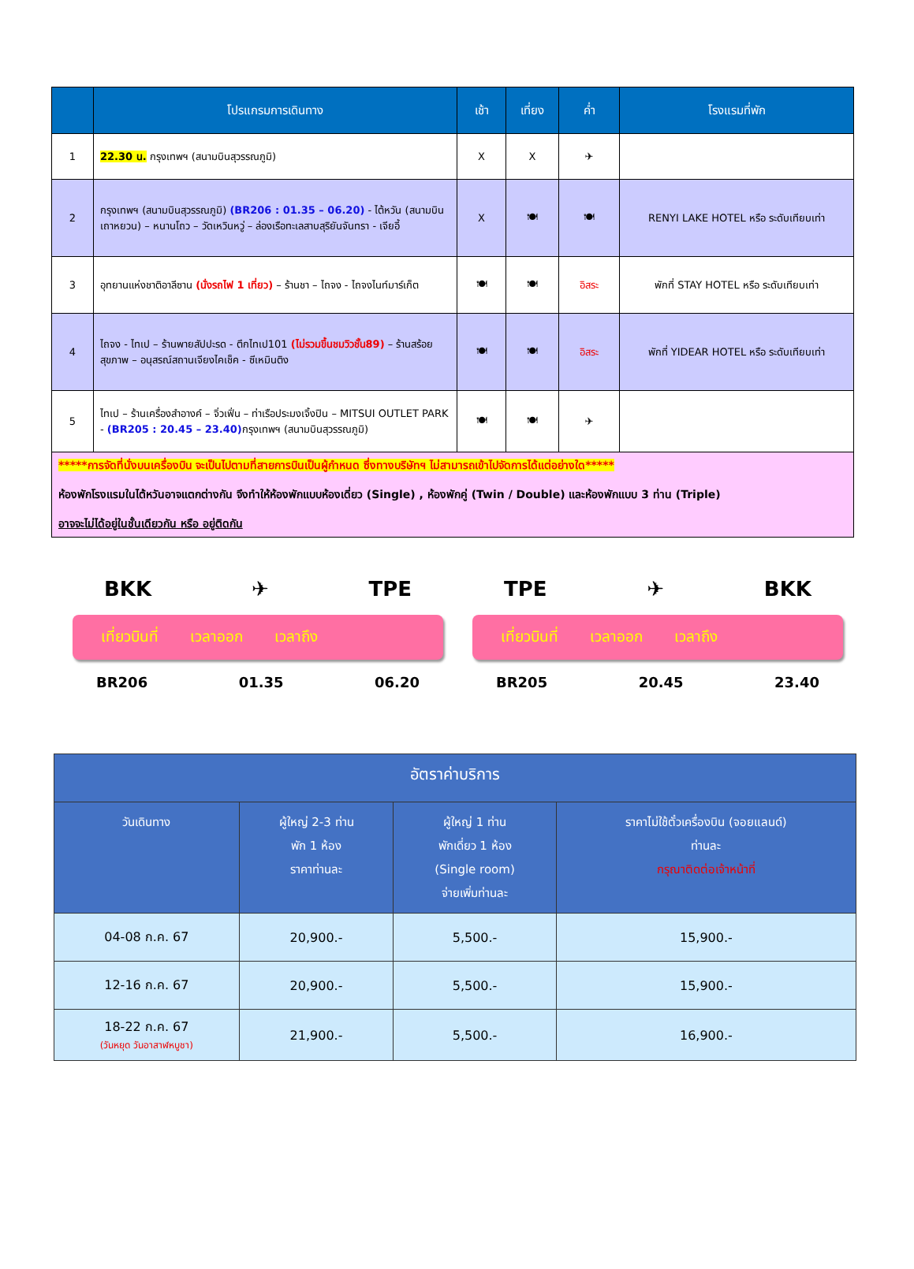| | โปรแกรมการเดินทาง | เช้า | เที่ยง | ค่ำ | โรงแรมที่พัก |
| --- | --- | --- | --- | --- | --- |
| 1 | 22.30 น. กรุงเทพฯ (สนามบินสุวรรณภูมิ) | X | X | ✈ | |
| 2 | กรุงเทพฯ (สนามบินสุวรรณภูมิ) (BR206 : 01.35 – 06.20) - ไต้หวัน (สนามบินเถาหยวน) – หนานโถว – วัดเหวินหวู่ – ล่องเรือทะเลสาบสุริยันจันทรา - เจียอี้ | X | 🍽 | 🍽 | RENYI LAKE HOTEL หรือ ระดับเทียบเท่า |
| 3 | อุทยานแห่งชาติอาลีซาน (นั่งรถไฟ 1 เที่ยว) – ร้านชา – ไถจง - ไถจงไนท์มาร์เก็ต | 🍽 | 🍽 | อิสระ | พักที่ STAY HOTEL หรือ ระดับเทียบเท่า |
| 4 | ไถจง - ไทเป – ร้านพายสัปปะรด - ตึกไทเป101 (ไม่รวมขึ้นชมวิวชั้น89) – ร้านสร้อยสุขภาพ – อนุสรณ์สถานเจียงไคเช็ค - ซีเหมินติง | 🍽 | 🍽 | อิสระ | พักที่ YIDEAR HOTEL หรือ ระดับเทียบเท่า |
| 5 | ไทเป – ร้านเครื่องสำอางค์ – จิ่วเฟิ่น – ท่าเรือประมงเจิ้งปิน – MITSUI OUTLET PARK - (BR205 : 20.45 – 23.40) กรุงเทพฯ (สนามบินสุวรรณภูมิ) | 🍽 | 🍽 | ✈ | |
| *****การจัดที่นั่งบนเครื่องบิน จะเป็นไปตามที่สายการบินเป็นผู้กำหนด ซึ่งทางบริษัทฯ ไม่สามารถเข้าไปจัดการได้แต่อย่างใด***** ห้องพักโรงแรมในไต้หวันอาจแตกต่างกัน จึงทำให้ห้องพักแบบห้องเดี่ยว (Single) , ห้องพักคู่ (Twin / Double) และห้องพักแบบ 3 ท่าน (Triple) อาจจะไม่ได้อยู่ในชั้นเดียวกัน หรือ อยู่ติดกัน | | | | | |
BKK ✈ TPE
เที่ยวบินที่ เวลาออก เวลาถึง
BR206 01.35 06.20
TPE ✈ BKK
เที่ยวบินที่ เวลาออก เวลาถึง
BR205 20.45 23.40
| อัตราค่าบริการ | | | |
| --- | --- | --- | --- |
| วันเดินทาง | ผู้ใหญ่ 2-3 ท่าน พัก 1 ห้อง ราคาท่านละ | ผู้ใหญ่ 1 ท่าน พักเดี่ยว 1 ห้อง (Single room) จ่ายเพิ่มท่านละ | ราคาไม่ใช้ตั๋วเครื่องบิน (จอยแลนด์) ท่านละ กรุณาติดต่อเจ้าหน้าที่ |
| 04-08 ก.ค. 67 | 20,900.- | 5,500.- | 15,900.- |
| 12-16 ก.ค. 67 | 20,900.- | 5,500.- | 15,900.- |
| 18-22 ก.ค. 67 (วันหยุด วันอาสาฬหบูชา) | 21,900.- | 5,500.- | 16,900.- |